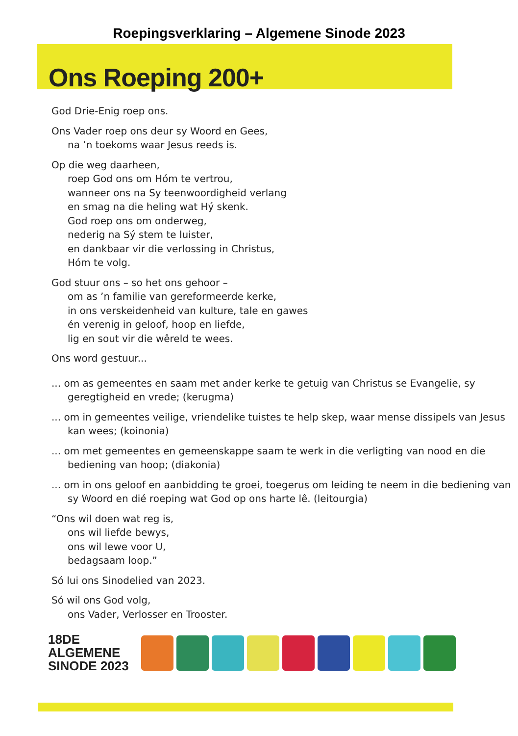Roepingsverklaring – Algemene Sinode 2023
Ons Roeping 200+
God Drie-Enig roep ons.
Ons Vader roep ons deur sy Woord en Gees,
na ’n toekoms waar Jesus reeds is.
Op die weg daarheen,
roep God ons om Hóm te vertrou,
wanneer ons na Sy teenwoordigheid verlang
en smag na die heling wat Hý skenk.
God roep ons om onderweg,
nederig na Sý stem te luister,
en dankbaar vir die verlossing in Christus,
Hóm te volg.
God stuur ons – so het ons gehoor –
om as ’n familie van gereformeerde kerke,
in ons verskeidenheid van kulture, tale en gawes
én verenig in geloof, hoop en liefde,
lig en sout vir die wêreld te wees.
Ons word gestuur...
... om as gemeentes en saam met ander kerke te getuig van Christus se Evangelie, sy geregtigheid en vrede; (kerugma)
... om in gemeentes veilige, vriendelike tuistes te help skep, waar mense dissipels van Jesus kan wees; (koinonia)
... om met gemeentes en gemeenskappe saam te werk in die verligting van nood en die bediening van hoop; (diakonia)
... om in ons geloof en aanbidding te groei, toegerus om leiding te neem in die bediening van sy Woord en dié roeping wat God op ons harte lê. (leitourgia)
“Ons wil doen wat reg is,
ons wil liefde bewys,
ons wil lewe voor U,
bedagsaam loop.”
Só lui ons Sinodelied van 2023.
Só wil ons God volg,
ons Vader, Verlosser en Trooster.
18DE
ALGEMENE
SINODE 2023